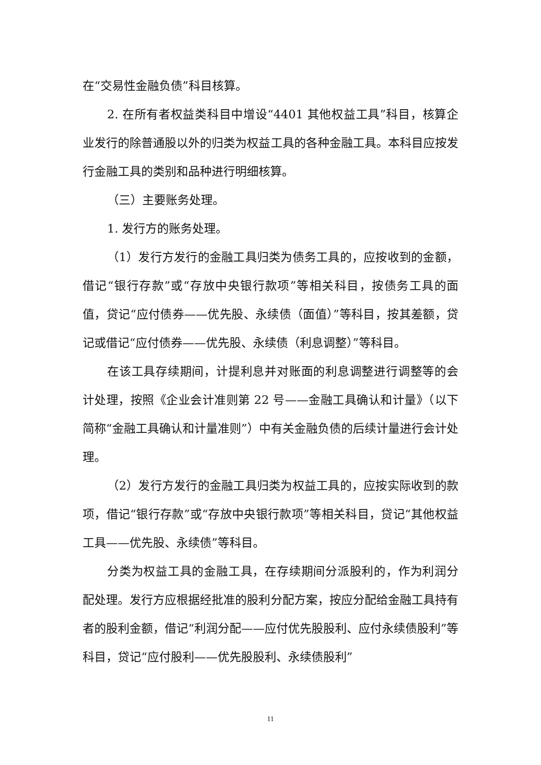在“交易性金融负债”科目核算。
2. 在所有者权益类科目中增设“4401 其他权益工具”科目，核算企业发行的除普通股以外的归类为权益工具的各种金融工具。本科目应按发行金融工具的类别和品种进行明细核算。
（三）主要账务处理。
1. 发行方的账务处理。
（1）发行方发行的金融工具归类为债务工具的，应按收到的金额，借记“银行存款”或“存放中央银行款项”等相关科目，按债务工具的面值，贷记“应付债券——优先股、永续债（面值）”等科目，按其差额，贷记或借记“应付债券——优先股、永续债（利息调整）”等科目。
在该工具存续期间，计提利息并对账面的利息调整进行调整等的会计处理，按照《企业会计准则第 22 号——金融工具确认和计量》（以下简称“金融工具确认和计量准则”）中有关金融负债的后续计量进行会计处理。
（2）发行方发行的金融工具归类为权益工具的，应按实际收到的款项，借记“银行存款”或“存放中央银行款项”等相关科目，贷记“其他权益工具——优先股、永续债”等科目。
分类为权益工具的金融工具，在存续期间分派股利的，作为利润分配处理。发行方应根据经批准的股利分配方案，按应分配给金融工具持有者的股利金额，借记“利润分配——应付优先股股利、应付永续债股利”等科目，贷记“应付股利——优先股股利、永续债股利”
11